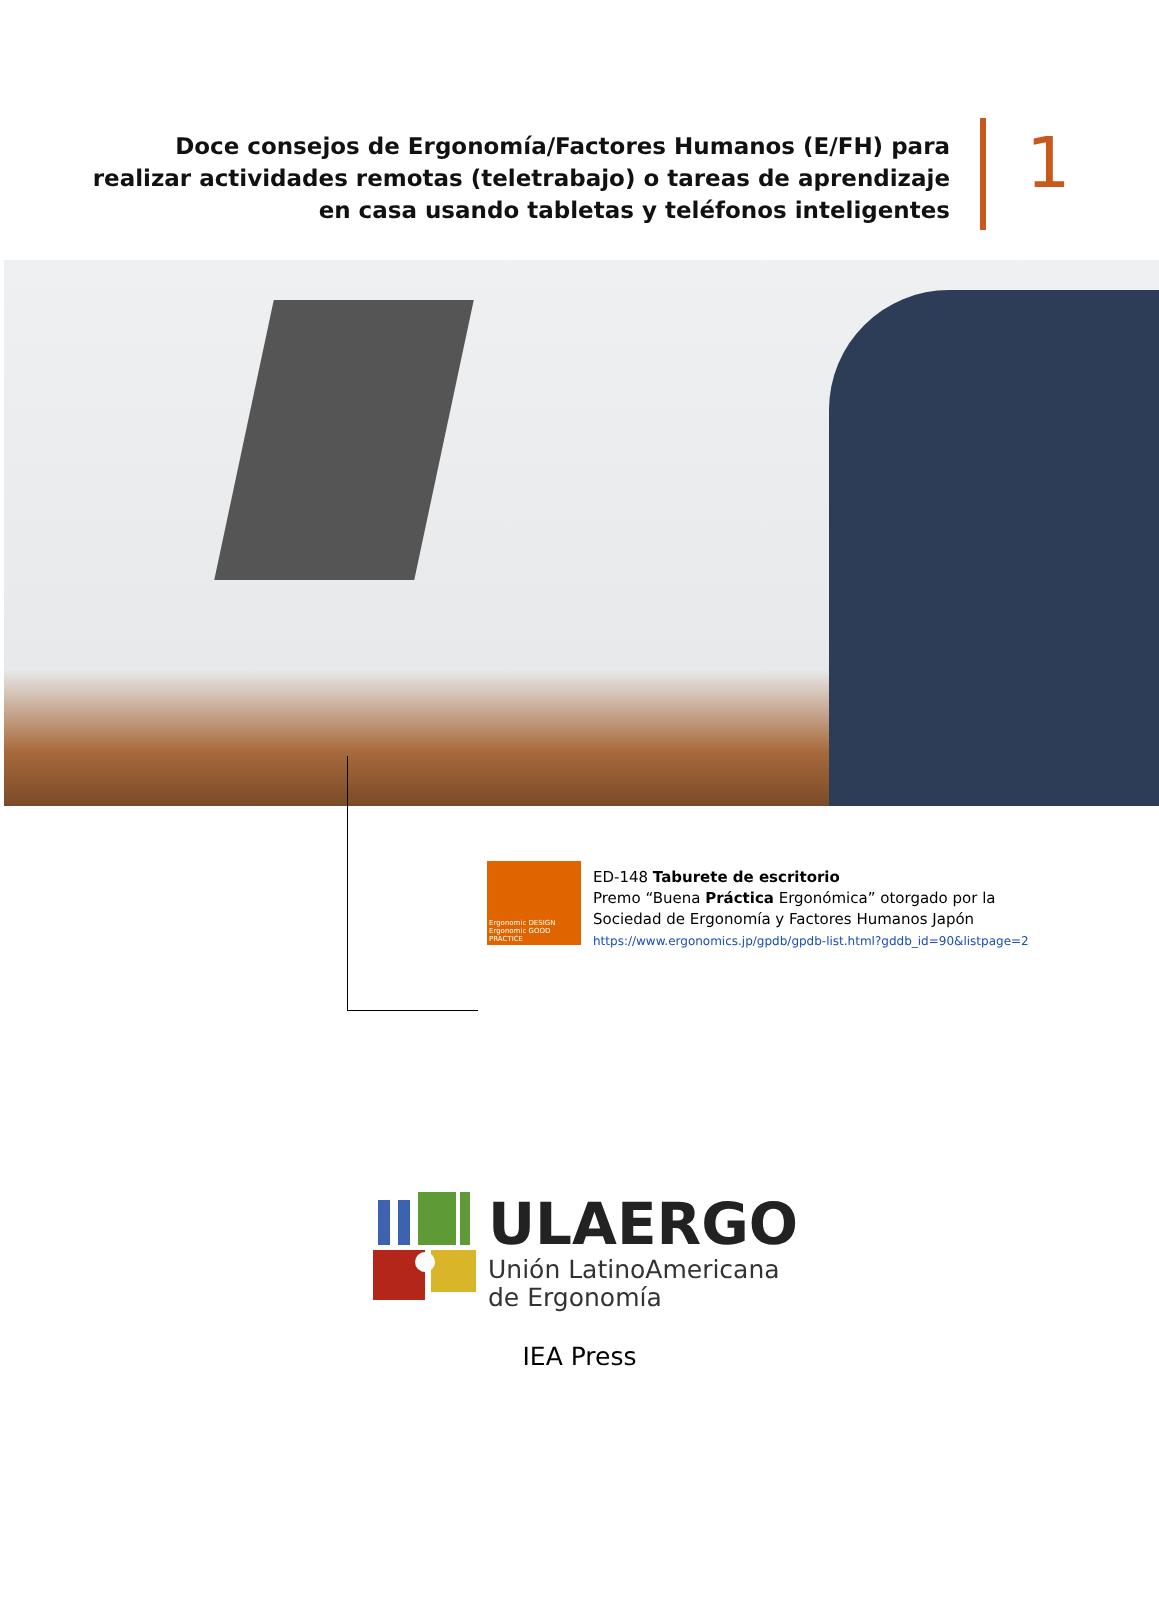Doce consejos de Ergonomía/Factores Humanos (E/FH) para realizar actividades remotas (teletrabajo) o tareas de aprendizaje en casa usando tabletas y teléfonos inteligentes
1
Ergonomic DESIGN
Ergonomic GOOD PRACTICE
ED-148 Taburete de escritorio
Premo “Buena Práctica Ergonómica” otorgado por la
Sociedad de Ergonomía y Factores Humanos Japón
https://www.ergonomics.jp/gpdb/gpdb-list.html?gddb_id=90&listpage=2
ULAERGO
Unión LatinoAmericana
de Ergonomía
IEA Press